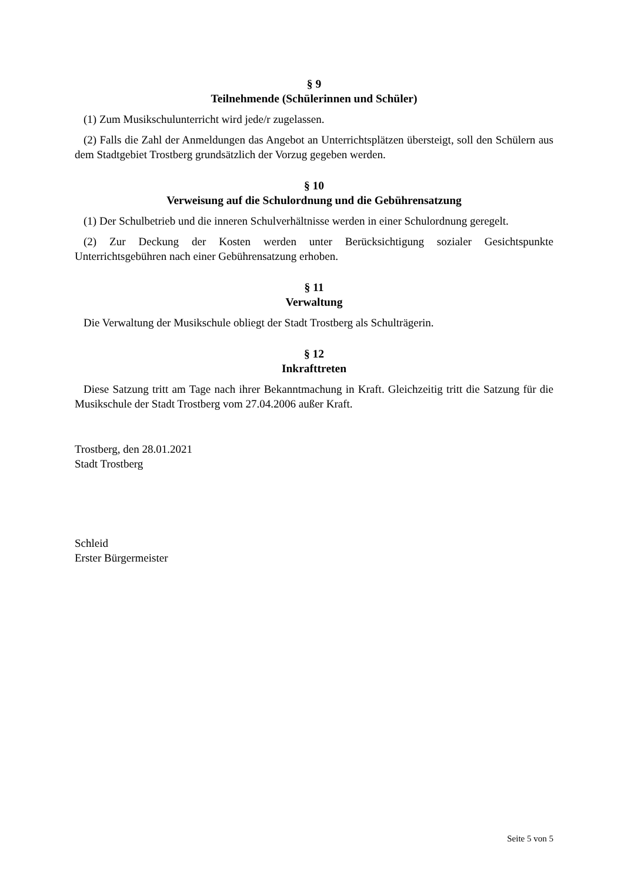§ 9
Teilnehmende (Schülerinnen und Schüler)
(1) Zum Musikschulunterricht wird jede/r zugelassen.
(2) Falls die Zahl der Anmeldungen das Angebot an Unterrichtsplätzen übersteigt, soll den Schülern aus dem Stadtgebiet Trostberg grundsätzlich der Vorzug gegeben werden.
§ 10
Verweisung auf die Schulordnung und die Gebührensatzung
(1) Der Schulbetrieb und die inneren Schulverhältnisse werden in einer Schulordnung geregelt.
(2) Zur Deckung der Kosten werden unter Berücksichtigung sozialer Gesichtspunkte Unterrichtsgebühren nach einer Gebührensatzung erhoben.
§ 11
Verwaltung
Die Verwaltung der Musikschule obliegt der Stadt Trostberg als Schulträgerin.
§ 12
Inkrafttreten
Diese Satzung tritt am Tage nach ihrer Bekanntmachung in Kraft. Gleichzeitig tritt die Satzung für die Musikschule der Stadt Trostberg vom 27.04.2006 außer Kraft.
Trostberg, den 28.01.2021
Stadt Trostberg
Schleid
Erster Bürgermeister
Seite 5 von 5